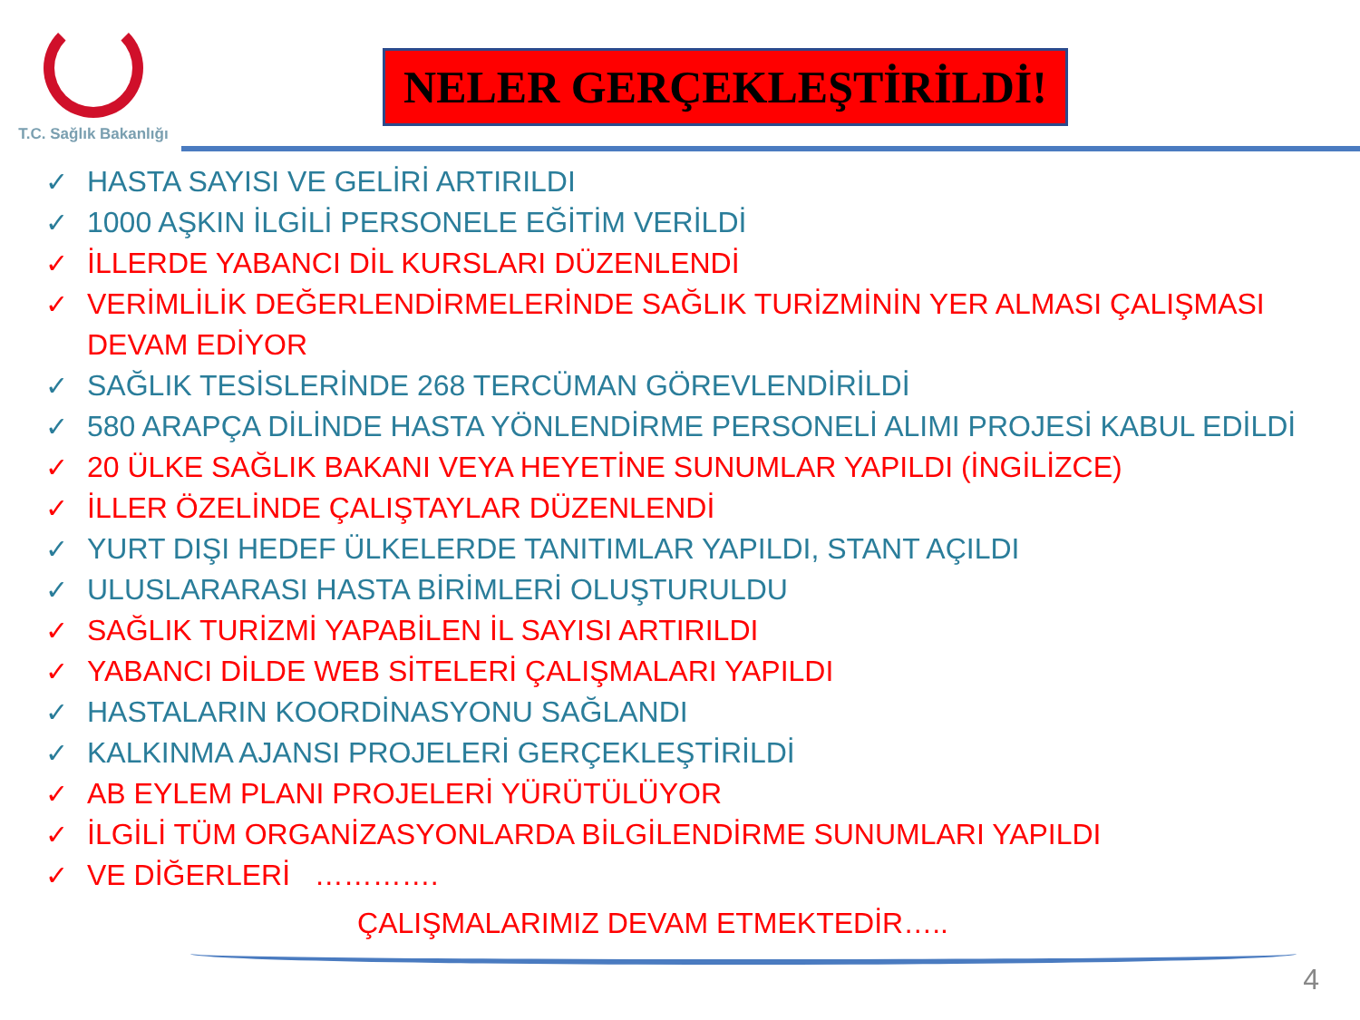T.C. Sağlık Bakanlığı
NELER GERÇEKLEŞTİRİLDİ!
✓ HASTA SAYISI VE GELİRİ ARTIRILDI
✓ 1000 AŞKIN İLGİLİ PERSONELE EĞİTİM VERİLDİ
✓ İLLERDE YABANCI DİL KURSLARI DÜZENLENDİ
✓ VERİMLİLİK DEĞERLENDİRMELERİNDE SAĞLIK TURİZMİNİN YER ALMASI ÇALIŞMASI DEVAM EDİYOR
✓ SAĞLIK TESİSLERİNDE 268 TERCÜMAN GÖREVLENDİRİLDİ
✓ 580 ARAPÇA DİLİNDE HASTA YÖNLENDİRME PERSONELİ ALIMI PROJESİ KABUL EDİLDİ
✓ 20 ÜLKE SAĞLIK BAKANI VEYA HEYETİNE SUNUMLAR YAPILDI (İNGİLİZCE)
✓ İLLER ÖZELİNDE ÇALIŞTAYLAR DÜZENLENDİ
✓ YURT DIŞI HEDEF ÜLKELERDE TANITIMLAR YAPILDI, STANT AÇILDI
✓ ULUSLARARASI HASTA BİRİMLERİ OLUŞTURULDU
✓ SAĞLIK TURİZMİ YAPABİLEN İL SAYISI ARTIRILDI
✓ YABANCI DİLDE WEB SİTELERİ ÇALIŞMALARI YAPILDI
✓ HASTALARIN KOORDİNASYONU SAĞLANDI
✓ KALKINMA AJANSI PROJELERİ GERÇEKLEŞTİRİLDİ
✓ AB EYLEM PLANI PROJELERİ YÜRÜTÜLÜYOR
✓ İLGİLİ TÜM ORGANİZASYONLARDA BİLGİLENDİRME SUNUMLARI YAPILDI
✓ VE DİĞERLERİ ………….
ÇALIŞMALARIMIZ DEVAM ETMEKTEDİR…..
4